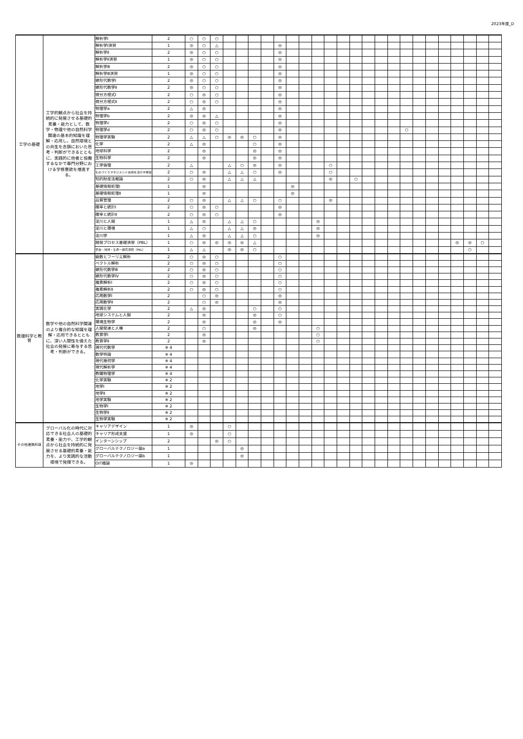2023年度_D
| 工学の基礎 | 工学的観点から社会を持続的に発展させる基礎的素養・能力として、数学・物理や他の自然科学関連の基本的知識を理解・応用し、自然環境との共生を念頭においた思考・判断ができるとともに、実践的に他者と協働するなかで専門分野における学修意欲を増進する。 | 解析学Ⅰ | 2 | ○ | ○ | ○ | | | | | | | | | | | | | | | | | | | | | | |
| | | 解析学Ⅰ演習 | 1 | ◎ | ○ | △ | | | | | ◎ | | | | | | | | | | | | | | | | | |
| | | 解析学Ⅱ | 2 | ◎ | ○ | ○ | | | | | ◎ | | | | | | | | | | | | | | | | | |
| | | 解析学Ⅱ演習 | 1 | ◎ | ○ | ○ | | | | | ◎ | | | | | | | | | | | | | | | | | |
| | | 解析学Ⅲ | 2 | ◎ | ○ | ○ | | | | | ◎ | | | | | | | | | | | | | | | | | |
| | | 解析学Ⅲ演習 | 1 | ◎ | ○ | ○ | | | | | ◎ | | | | | | | | | | | | | | | | | |
| | | 線形代数学Ⅰ | 2 | ◎ | ○ | ○ | | | | | ◎ | | | | | | | | | | | | | | | | | |
| | | 線形代数学Ⅱ | 2 | ◎ | ○ | ○ | | | | | ◎ | | | | | | | | | | | | | | | | | |
| | | 微分方程式Ⅰ | 2 | ○ | ◎ | ○ | | | | | ◎ | | | | | | | | | | | | | | | | | |
| | | 微分方程式Ⅱ | 2 | ○ | ◎ | ○ | | | | | ◎ | | | | | | | | | | | | | | | | | |
| | | 物理学a | 2 | △ | ◎ | | | | | | ◎ | | | | | | | | | | | | | | | | | |
| | | 物理学b | 2 | ◎ | ◎ | △ | | | | | ◎ | | | | | | | | | | | | | | | | | |
| | | 物理学c | 2 | ○ | ◎ | ○ | | | | | ◎ | | | | | | | | | | | | | | | | | |
| | | 物理学d | 2 | ○ | ◎ | ○ | | | | | ◎ | | | | | | | | | | ○ | | | | | | | |
| | | 物理学実験 | 2 | △ | △ | ○ | ◎ | ◎ | ○ | | ◎ | | | | | | | | | | | | | | | | | |
| | | 化学 | 2 | △ | ◎ | | | | ○ | | ◎ | | | | | | | | | | | | | | | | | |
| | | 地球科学 | 2 | | ◎ | | | | ◎ | | ◎ | | | | | | | | | | | | | | | | | |
| | | 生物科学 | 2 | | ◎ | | | | ◎ | | ◎ | | | | | | | | | | | | | | | | | |
| | | 工学倫理 | 2 | △ | | | △ | ○ | ◎ | | ◎ | | | | ○ | | | | | | | | | | | | | |
| | | ものづくりマネジメント技術を活かす経営 | 2 | ○ | ◎ | | △ | △ | ○ | | ◎ | | | | ○ | | | | | | | | | | | | | |
| | | 知的財産法概論 | 2 | ○ | ◎ | | △ | △ | △ | | | | | | ◎ | | ○ | | | | | | | | | | | |
| | | 基礎情報処理Ⅰ | 1 | | ◎ | | | | | | | ◎ | | | | | | | | | | | | | | | | |
| | | 基礎情報処理Ⅱ | 1 | | ◎ | | | | | | | ◎ | | | | | | | | | | | | | | | | |
| | | 品質管理 | 2 | ○ | ◎ | | △ | △ | ○ | | ○ | | | | ◎ | | | | | | | | | | | | | |
| | | 確率と統計Ⅰ | 2 | ○ | ◎ | ○ | | | | | ◎ | | | | | | | | | | | | | | | | | |
| | | 確率と統計Ⅱ | 2 | ○ | ◎ | ○ | | | | | ◎ | | | | | | | | | | | | | | | | | |
| | | 淀川と人間 | 1 | △ | ◎ | | △ | △ | ○ | | | | | ◎ | | | | | | | | | | | | | | |
| | | 淀川と環境 | 1 | △ | ○ | | △ | △ | ◎ | | | | | ◎ | | | | | | | | | | | | | | |
| | | 淀川学 | 1 | △ | ◎ | | △ | △ | ○ | | | | | ◎ | | | | | | | | | | | | | | |
| | | 開発プロセス基礎演習（PBL） | 1 | ○ | ◎ | ◎ | ◎ | ◎ | △ | | | | | | | | | | | | | | | | ◎ | ◎ | ○ | |
| | | 宇宙・地球・生命ー探究演習（PBL） | 1 | △ | △ | | ◎ | ◎ | ○ | | | | | | | | | | | | | | | | | ○ | | |
| 数理科学と教育 | 数学や他の自然科学関連のより複合的な知識を理解・応用できるとともに、深い人間性を備えた社会の発展に寄与する思考・判断ができる。 | 級数とフーリエ解析 | 2 | ○ | ◎ | ○ | | | | | ○ | | | | | | | | | | | | | | | | | |
| | | ベクトル解析 | 2 | ○ | ◎ | ○ | | | | | ○ | | | | | | | | | | | | | | | | | |
| | | 線形代数学Ⅲ | 2 | ○ | ◎ | ○ | | | | | ○ | | | | | | | | | | | | | | | | | |
| | | 線形代数学Ⅳ | 2 | ○ | ◎ | ○ | | | | | ○ | | | | | | | | | | | | | | | | | |
| | | 複素解析Ⅰ | 2 | ○ | ◎ | ○ | | | | | ○ | | | | | | | | | | | | | | | | | |
| | | 複素解析Ⅱ | 2 | ○ | ◎ | ○ | | | | | ○ | | | | | | | | | | | | | | | | | |
| | | 応用数学Ⅰ | 2 | | ○ | ◎ | | | | | ◎ | | | | | | | | | | | | | | | | | |
| | | 応用数学Ⅱ | 2 | | ○ | ◎ | | | | | ◎ | | | | | | | | | | | | | | | | | |
| | | 実践化学 | 2 | △ | ◎ | | | | ○ | | ○ | | | | | | | | | | | | | | | | | |
| | | 地球システムと人間 | 2 | | ◎ | | | | ◎ | | ○ | | | | | | | | | | | | | | | | | |
| | | 環境生物学 | 2 | | ◎ | | | | ◎ | | ◎ | | | | | | | | | | | | | | | | | |
| | | 人間発達と人権 | 2 | | ○ | | | | ◎ | | | | | ○ | | | | | | | | | | | | | | |
| | | 教育学Ⅰ | 2 | | ◎ | | | | | | | | | ○ | | | | | | | | | | | | | | |
| | | 教育学Ⅱ | 2 | | ◎ | | | | | | | | | ○ | | | | | | | | | | | | | | |
| | | 現代代数学 | ※ 4 | | | | | | | | | | | | | | | | | | | | | | | | | |
| | | 数学特論 | ※ 4 | | | | | | | | | | | | | | | | | | | | | | | | | |
| | | 現代幾何学 | ※ 4 | | | | | | | | | | | | | | | | | | | | | | | | | |
| | | 現代解析学 | ※ 4 | | | | | | | | | | | | | | | | | | | | | | | | | |
| | | 教職物理学 | ※ 4 | | | | | | | | | | | | | | | | | | | | | | | | | |
| | | 化学実験 | ※ 2 | | | | | | | | | | | | | | | | | | | | | | | | | |
| | | 地学Ⅰ | ※ 2 | | | | | | | | | | | | | | | | | | | | | | | | | |
| | | 地学Ⅱ | ※ 2 | | | | | | | | | | | | | | | | | | | | | | | | | |
| | | 地学実験 | ※ 2 | | | | | | | | | | | | | | | | | | | | | | | | | |
| | | 生物学Ⅰ | ※ 2 | | | | | | | | | | | | | | | | | | | | | | | | | |
| | | 生物学Ⅱ | ※ 2 | | | | | | | | | | | | | | | | | | | | | | | | | |
| | | 生物学実験 | ※ 2 | | | | | | | | | | | | | | | | | | | | | | | | | |
| その他連携科目 | グローバル化の時代に対応できる社会人の基礎的素養・能力や、工学的観点から社会を持続的に発展させる基礎的素養・能力を、より実践的な活動環境で発揮できる。 | キャリアデザイン | 1 | ◎ | | | ○ | | | | | | | | | | | | | | | | | | | | | |
| | | キャリア形成支援 | 1 | ◎ | | | ○ | | | | | | | | | | | | | | | | | | | | | |
| | | インターンシップ | 2 | | | ◎ | ○ | | | | | | | | | | | | | | | | | | | | | |
| | | グローバルテクノロジー論a | 1 | | | | | ◎ | | | | | | | | | | | | | | | | | | | | |
| | | グローバルテクノロジー論b | 1 | | | | | ◎ | | | | | | | | | | | | | | | | | | | | |
| | | OIT概論 | 1 | ◎ | | | | | | | | | | | | | | | | | | | | | | | | |